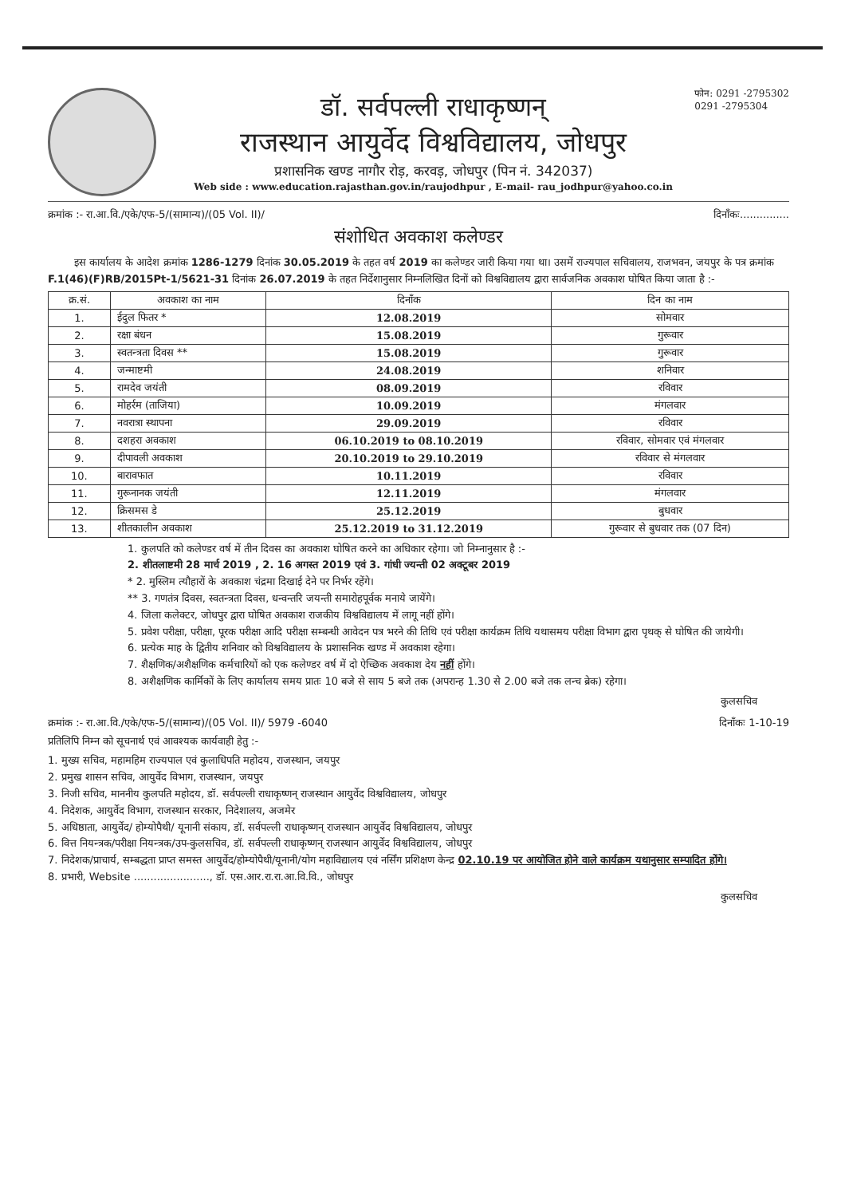डॉ. सर्वपल्ली राधाकृष्णन्
राजस्थान आयुर्वेद विश्वविद्यालय, जोधपुर
प्रशासनिक खण्ड नागौर रोड़, करवड़, जोधपुर (पिन नं. 342037)
Web side : www.education.rajasthan.gov.in/raujodhpur , E-mail- rau_jodhpur@yahoo.co.in
फोन: 0291 -2795302
0291 -2795304
क्रमांक :- रा.आ.वि./एके/एफ-5/(सामान्य)/(05 Vol. II)/ दिनाँकः...............
संशोधित अवकाश कलेण्डर
इस कार्यालय के आदेश क्रमांक 1286-1279 दिनांक 30.05.2019 के तहत वर्ष 2019 का कलेण्डर जारी किया गया था। उसमें राज्यपाल सचिवालय, राजभवन, जयपुर के पत्र क्रमांक F.1(46)(F)RB/2015Pt-1/5621-31 दिनांक 26.07.2019 के तहत निर्देशानुसार निम्नलिखित दिनों को विश्वविद्यालय द्वारा सार्वजनिक अवकाश घोषित किया जाता है :-
| क्र.सं. | अवकाश का नाम | दिनाँक | दिन का नाम |
| --- | --- | --- | --- |
| 1. | ईदुल फितर * | 12.08.2019 | सोमवार |
| 2. | रक्षा बंधन | 15.08.2019 | गुरूवार |
| 3. | स्वतन्त्रता दिवस ** | 15.08.2019 | गुरूवार |
| 4. | जन्माष्टमी | 24.08.2019 | शनिवार |
| 5. | रामदेव जयंती | 08.09.2019 | रविवार |
| 6. | मोहर्रम (ताजिया) | 10.09.2019 | मंगलवार |
| 7. | नवरात्रा स्थापना | 29.09.2019 | रविवार |
| 8. | दशहरा अवकाश | 06.10.2019 to 08.10.2019 | रविवार, सोमवार एवं मंगलवार |
| 9. | दीपावली अवकाश | 20.10.2019 to 29.10.2019 | रविवार से मंगलवार |
| 10. | बारावफात | 10.11.2019 | रविवार |
| 11. | गुरूनानक जयंती | 12.11.2019 | मंगलवार |
| 12. | क्रिसमस डे | 25.12.2019 | बुधवार |
| 13. | शीतकालीन अवकाश | 25.12.2019 to 31.12.2019 | गुरूवार से बुधवार तक (07 दिन) |
1. कुलपति को कलेण्डर वर्ष में तीन दिवस का अवकाश घोषित करने का अधिकार रहेगा। जो निम्नानुसार है :-
2. शीतलाष्टमी 28 मार्च 2019 , 2. 16 अगस्त 2019 एवं 3. गांधी ज्यन्ती 02 अक्टूबर 2019
* 2. मुस्लिम त्यौहारों के अवकाश चंद्रमा दिखाई देने पर निर्भर रहेंगे।
** 3. गणतंत्र दिवस, स्वतन्त्रता दिवस, धन्वन्तरि जयन्ती समारोहपूर्वक मनाये जायेंगे।
4. जिला कलेक्टर, जोधपुर द्वारा घोषित अवकाश राजकीय विश्वविद्यालय में लागू नहीं होंगे।
5. प्रवेश परीक्षा, परीक्षा, पूरक परीक्षा आदि परीक्षा सम्बन्धी आवेदन पत्र भरने की तिथि एवं परीक्षा कार्यक्रम तिथि यथासमय परीक्षा विभाग द्वारा पृथक् से घोषित की जायेगी।
6. प्रत्येक माह के द्वितीय शनिवार को विश्वविद्यालय के प्रशासनिक खण्ड में अवकाश रहेगा।
7. शैक्षणिक/अशैक्षणिक कर्मचारियों को एक कलेण्डर वर्ष में दो ऐच्छिक अवकाश देय नहीं होंगे।
8. अशैक्षणिक कार्मिकों के लिए कार्यालय समय प्रातः 10 बजे से साय 5 बजे तक (अपरान्ह 1.30 से 2.00 बजे तक लन्च ब्रेक) रहेगा।
कुलसचिव
क्रमांक :- रा.आ.वि./एके/एफ-5/(सामान्य)/(05 Vol. II)/ 5979 -6040 दिनाँकः 1-10-19
प्रतिलिपि निम्न को सूचनार्थ एवं आवश्यक कार्यवाही हेतु :-
1. मुख्य सचिव, महामहिम राज्यपाल एवं कुलाधिपति महोदय, राजस्थान, जयपुर
2. प्रमुख शासन सचिव, आयुर्वेद विभाग, राजस्थान, जयपुर
3. निजी सचिव, माननीय कुलपति महोदय, डॉ. सर्वपल्ली राधाकृष्णन् राजस्थान आयुर्वेद विश्वविद्यालय, जोधपुर
4. निदेशक, आयुर्वेद विभाग, राजस्थान सरकार, निदेशालय, अजमेर
5. अधिष्ठाता, आयुर्वेद/ होम्योपैथी/ यूनानी संकाय, डॉ. सर्वपल्ली राधाकृष्णन् राजस्थान आयुर्वेद विश्वविद्यालय, जोधपुर
6. वित्त नियन्त्रक/परीक्षा नियन्त्रक/उप-कुलसचिव, डॉ. सर्वपल्ली राधाकृष्णन् राजस्थान आयुर्वेद विश्वविद्यालय, जोधपुर
7. निदेशक/प्राचार्य, सम्बद्धता प्राप्त समस्त आयुर्वेद/होम्योपैथी/यूनानी/योग महाविद्यालय एवं नर्सिंग प्रशिक्षण केन्द्र 02.10.19 पर आयोजित होने वाले कार्यक्रम यथानुसार सम्पादित होंगे।
8. प्रभारी, Website ......................., डॉ. एस.आर.रा.रा.आ.वि.वि., जोधपुर
कुलसचिव